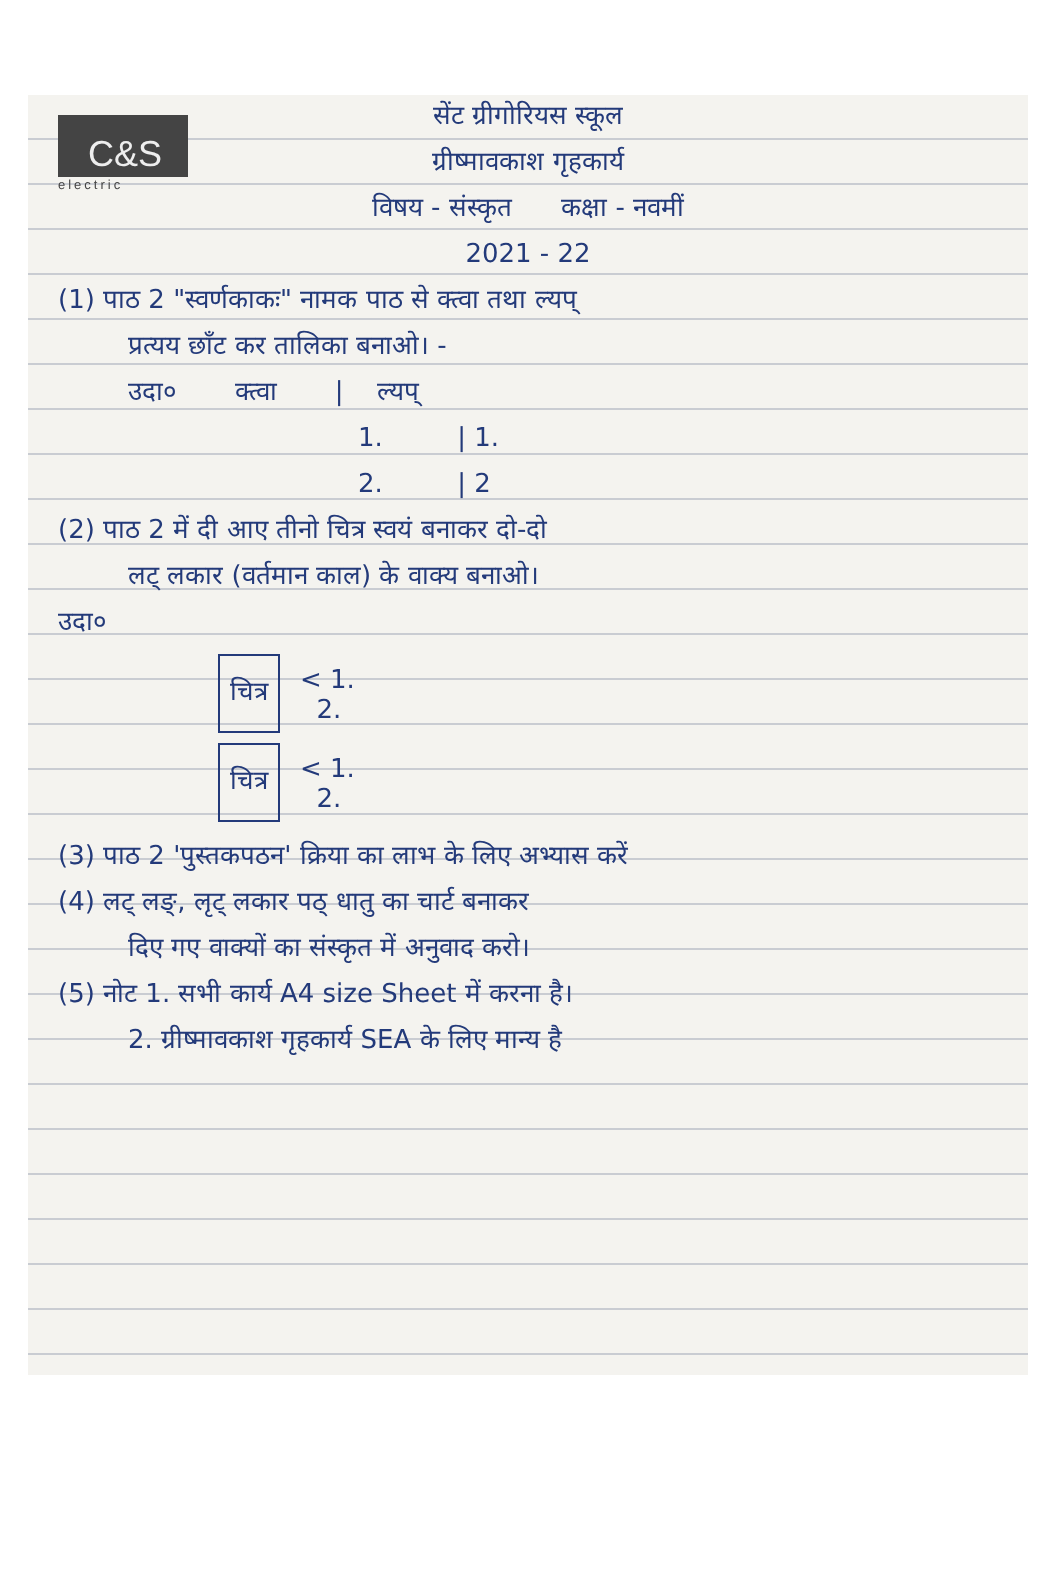C&S
electric
सेंट ग्रीगोरियस स्कूल
ग्रीष्मावकाश गृहकार्य
विषय - संस्कृत कक्षा - नवमीं
2021 - 22
(1) पाठ 2 "स्वर्णकाकः" नामक पाठ से क्त्वा तथा ल्यप्
प्रत्यय छाँट कर तालिका बनाओ। -
उदा० क्त्वा | ल्यप्
1. | 1.
2. | 2
(2) पाठ 2 में दी आए तीनो चित्र स्वयं बनाकर दो-दो
लट् लकार (वर्तमान काल) के वाक्य बनाओ।
उदा०
चित्र
< 1.
2.
चित्र
< 1.
2.
(3) पाठ 2 'पुस्तकपठन' क्रिया का लाभ के लिए अभ्यास करें
(4) लट् लङ्, लृट् लकार पठ् धातु का चार्ट बनाकर
दिए गए वाक्यों का संस्कृत में अनुवाद करो।
(5) नोट 1. सभी कार्य A4 size Sheet में करना है।
2. ग्रीष्मावकाश गृहकार्य SEA के लिए मान्य है